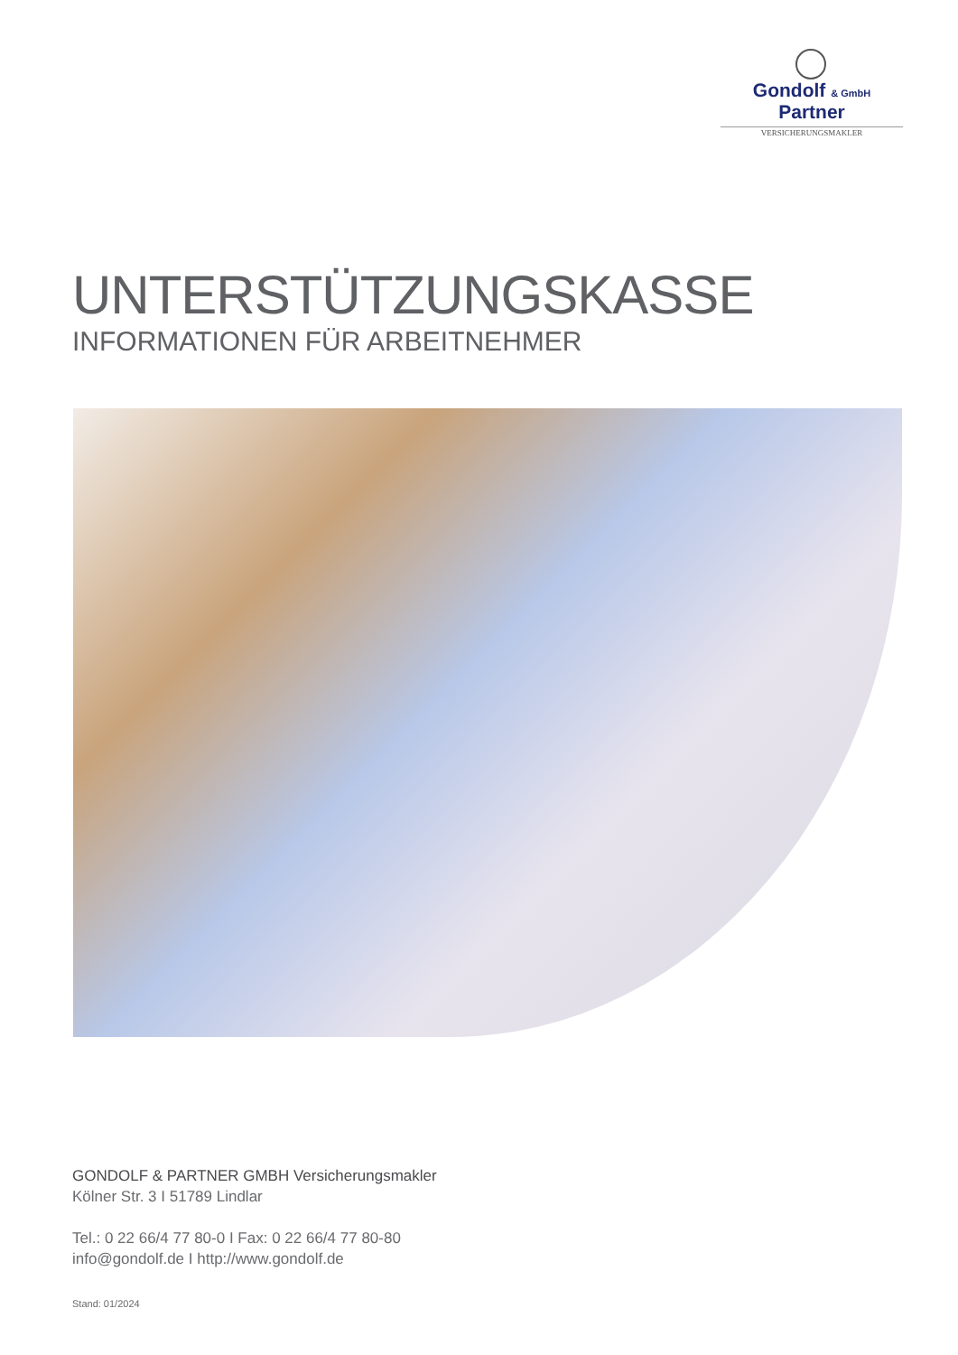Gondolf & GmbH Partner
VERSICHERUNGSMAKLER
UNTERSTÜTZUNGSKASSE
INFORMATIONEN FÜR ARBEITNEHMER
GONDOLF & PARTNER GMBH Versicherungsmakler
Kölner Str. 3 I 51789 Lindlar
Tel.: 0 22 66/4 77 80-0 I Fax: 0 22 66/4 77 80-80
info@gondolf.de I http://www.gondolf.de
Stand: 01/2024